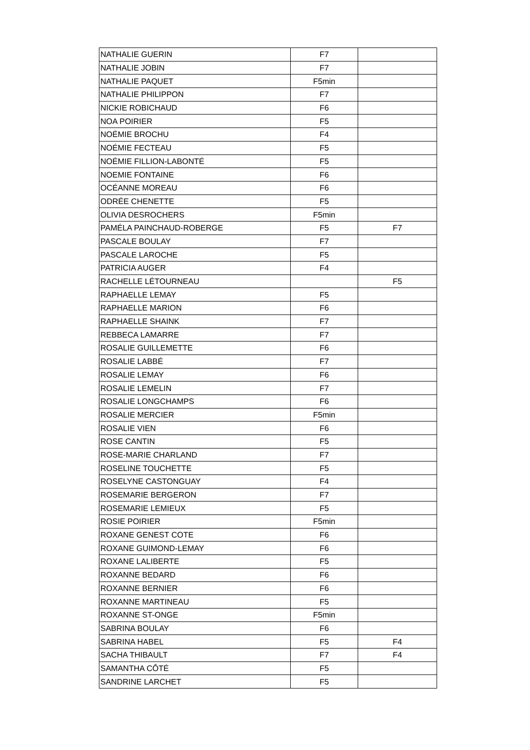| NATHALIE GUERIN | F7 | |
| NATHALIE JOBIN | F7 | |
| NATHALIE PAQUET | F5min | |
| NATHALIE PHILIPPON | F7 | |
| NICKIE ROBICHAUD | F6 | |
| NOA POIRIER | F5 | |
| NOÉMIE BROCHU | F4 | |
| NOÉMIE FECTEAU | F5 | |
| NOÉMIE FILLION-LABONTÉ | F5 | |
| NOEMIE FONTAINE | F6 | |
| OCÉANNE MOREAU | F6 | |
| ODRÉE CHENETTE | F5 | |
| OLIVIA DESROCHERS | F5min | |
| PAMÉLA PAINCHAUD-ROBERGE | F5 | F7 |
| PASCALE BOULAY | F7 | |
| PASCALE LAROCHE | F5 | |
| PATRICIA AUGER | F4 | |
| RACHELLE LÉTOURNEAU | | F5 |
| RAPHAELLE LEMAY | F5 | |
| RAPHAELLE MARION | F6 | |
| RAPHAELLE SHAINK | F7 | |
| REBBECA LAMARRE | F7 | |
| ROSALIE GUILLEMETTE | F6 | |
| ROSALIE LABBÉ | F7 | |
| ROSALIE LEMAY | F6 | |
| ROSALIE LEMELIN | F7 | |
| ROSALIE LONGCHAMPS | F6 | |
| ROSALIE MERCIER | F5min | |
| ROSALIE VIEN | F6 | |
| ROSE CANTIN | F5 | |
| ROSE-MARIE CHARLAND | F7 | |
| ROSELINE TOUCHETTE | F5 | |
| ROSELYNE CASTONGUAY | F4 | |
| ROSEMARIE BERGERON | F7 | |
| ROSEMARIE LEMIEUX | F5 | |
| ROSIE POIRIER | F5min | |
| ROXANE GENEST COTE | F6 | |
| ROXANE GUIMOND-LEMAY | F6 | |
| ROXANE LALIBERTE | F5 | |
| ROXANNE BEDARD | F6 | |
| ROXANNE BERNIER | F6 | |
| ROXANNE MARTINEAU | F5 | |
| ROXANNE ST-ONGE | F5min | |
| SABRINA BOULAY | F6 | |
| SABRINA HABEL | F5 | F4 |
| SACHA THIBAULT | F7 | F4 |
| SAMANTHA CÔTÉ | F5 | |
| SANDRINE LARCHET | F5 | |